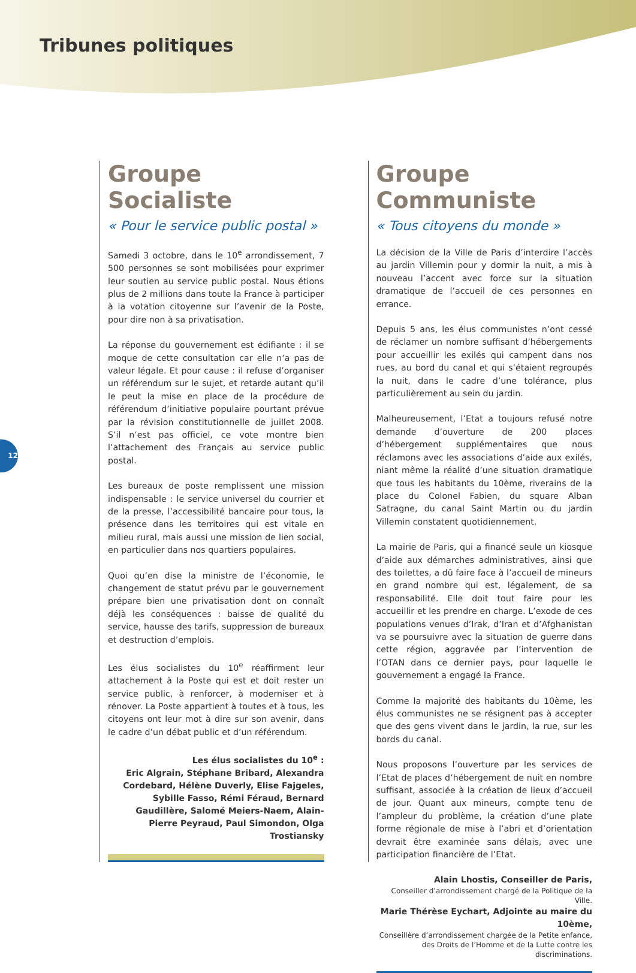Tribunes politiques
12
Groupe Socialiste
« Pour le service public postal »
Samedi 3 octobre, dans le 10<sup>e</sup> arrondissement, 7 500 personnes se sont mobilisées pour exprimer leur soutien au service public postal. Nous étions plus de 2 millions dans toute la France à participer à la votation citoyenne sur l’avenir de la Poste, pour dire non à sa privatisation.
La réponse du gouvernement est édifiante : il se moque de cette consultation car elle n’a pas de valeur légale. Et pour cause : il refuse d’organiser un référendum sur le sujet, et retarde autant qu’il le peut la mise en place de la procédure de référendum d’initiative populaire pourtant prévue par la révision constitutionnelle de juillet 2008. S’il n’est pas officiel, ce vote montre bien l’attachement des Français au service public postal.
Les bureaux de poste remplissent une mission indispensable : le service universel du courrier et de la presse, l’accessibilité bancaire pour tous, la présence dans les territoires qui est vitale en milieu rural, mais aussi une mission de lien social, en particulier dans nos quartiers populaires.
Quoi qu’en dise la ministre de l’économie, le changement de statut prévu par le gouvernement prépare bien une privatisation dont on connaît déjà les conséquences : baisse de qualité du service, hausse des tarifs, suppression de bureaux et destruction d’emplois.
Les élus socialistes du 10<sup>e</sup> réaffirment leur attachement à la Poste qui est et doit rester un service public, à renforcer, à moderniser et à rénover. La Poste appartient à toutes et à tous, les citoyens ont leur mot à dire sur son avenir, dans le cadre d’un débat public et d’un référendum.
Les élus socialistes du 10<sup>e</sup> :
Eric Algrain, Stéphane Bribard, Alexandra Cordebard, Hélène Duverly, Elise Fajgeles, Sybille Fasso, Rémi Féraud, Bernard Gaudillère, Salomé Meiers-Naem, Alain-Pierre Peyraud, Paul Simondon, Olga Trostiansky
Groupe Communiste
« Tous citoyens du monde »
La décision de la Ville de Paris d’interdire l’accès au jardin Villemin pour y dormir la nuit, a mis à nouveau l’accent avec force sur la situation dramatique de l’accueil de ces personnes en errance.
Depuis 5 ans, les élus communistes n’ont cessé de réclamer un nombre suffisant d’hébergements pour accueillir les exilés qui campent dans nos rues, au bord du canal et qui s’étaient regroupés la nuit, dans le cadre d’une tolérance, plus particulièrement au sein du jardin.
Malheureusement, l’Etat a toujours refusé notre demande d’ouverture de 200 places d’hébergement supplémentaires que nous réclamons avec les associations d’aide aux exilés, niant même la réalité d’une situation dramatique que tous les habitants du 10ème, riverains de la place du Colonel Fabien, du square Alban Satragne, du canal Saint Martin ou du jardin Villemin constatent quotidiennement.
La mairie de Paris, qui a financé seule un kiosque d’aide aux démarches administratives, ainsi que des toilettes, a dû faire face à l’accueil de mineurs en grand nombre qui est, légalement, de sa responsabilité. Elle doit tout faire pour les accueillir et les prendre en charge. L’exode de ces populations venues d’Irak, d’Iran et d’Afghanistan va se poursuivre avec la situation de guerre dans cette région, aggravée par l’intervention de l’OTAN dans ce dernier pays, pour laquelle le gouvernement a engagé la France.
Comme la majorité des habitants du 10ème, les élus communistes ne se résignent pas à accepter que des gens vivent dans le jardin, la rue, sur les bords du canal.
Nous proposons l’ouverture par les services de l’Etat de places d’hébergement de nuit en nombre suffisant, associée à la création de lieux d’accueil de jour. Quant aux mineurs, compte tenu de l’ampleur du problème, la création d’une plate forme régionale de mise à l’abri et d’orientation devrait être examinée sans délais, avec une participation financière de l’Etat.
Alain Lhostis, Conseiller de Paris,
Conseiller d’arrondissement chargé de la Politique de la Ville.
Marie Thérèse Eychart, Adjointe au maire du 10ème,
Conseillère d’arrondissement chargée de la Petite enfance, des Droits de l’Homme et de la Lutte contre les discriminations.